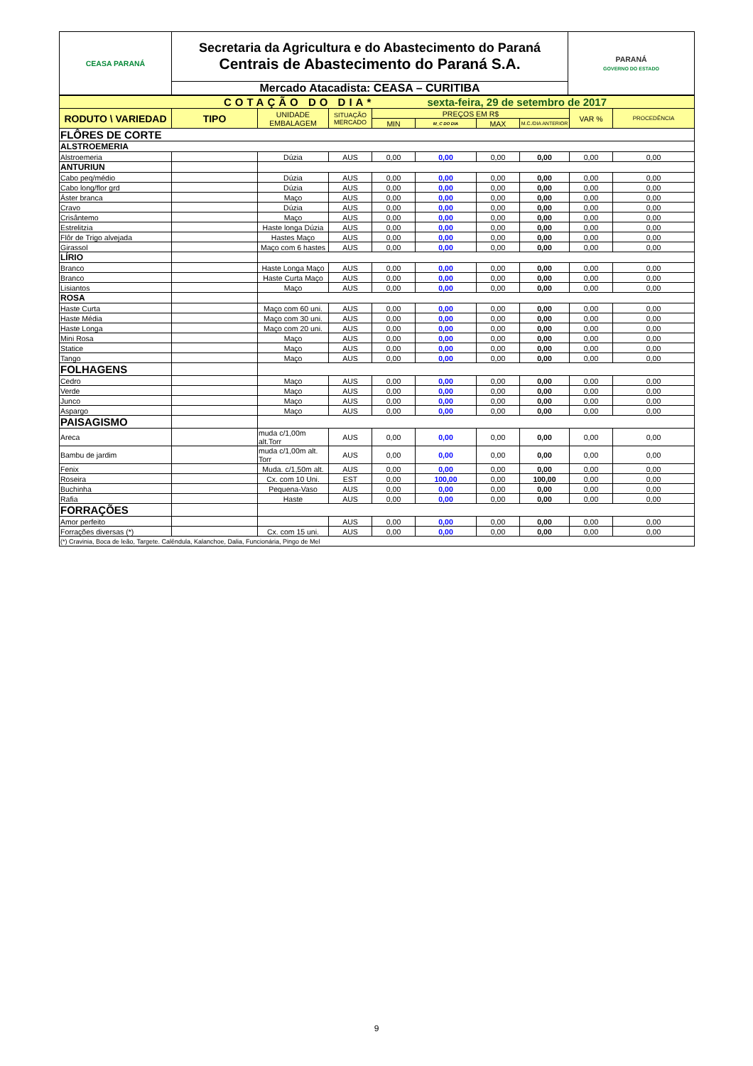| CEASA PARANÁ | Secretaria da Agricultura e do Abastecimento do Paraná Centrais de Abastecimento do Paraná S.A. | PARANÁ GOVERNO DO ESTADO |
| | Mercado Atacadista: CEASA – CURITIBA | |
| COTAÇÃO DO DIA* sexta-feira, 29 de setembro de 2017 | | | | | | | | | |
| RODUTO \ VARIEDAD | TIPO | UNIDADE EMBALAGEM | SITUAÇÃO MERCADO | PREÇOS EM R$ | | | | VAR % | PROCEDÊNCIA |
| | | | | MIN | M_C DO DIA | MAX | M.C./DIA ANTERIOR | | |
| FLÔRES DE CORTE | | | | | | | | | |
| ALSTROEMERIA | | | | | | | | | |
| Alstroemeria | | Dúzia | AUS | 0,00 | 0,00 | 0,00 | 0,00 | 0,00 | 0,00 |
| ANTURIUN | | | | | | | | | |
| Cabo peq/médio | | Dúzia | AUS | 0,00 | 0,00 | 0,00 | 0,00 | 0,00 | 0,00 |
| Cabo long/flor grd | | Dúzia | AUS | 0,00 | 0,00 | 0,00 | 0,00 | 0,00 | 0,00 |
| Áster branca | | Maço | AUS | 0,00 | 0,00 | 0,00 | 0,00 | 0,00 | 0,00 |
| Cravo | | Dúzia | AUS | 0,00 | 0,00 | 0,00 | 0,00 | 0,00 | 0,00 |
| Crisântemo | | Maço | AUS | 0,00 | 0,00 | 0,00 | 0,00 | 0,00 | 0,00 |
| Estrelitzia | | Haste longa Dúzia | AUS | 0,00 | 0,00 | 0,00 | 0,00 | 0,00 | 0,00 |
| Flôr de Trigo alvejada | | Hastes Maço | AUS | 0,00 | 0,00 | 0,00 | 0,00 | 0,00 | 0,00 |
| Girassol | | Maço com 6 hastes | AUS | 0,00 | 0,00 | 0,00 | 0,00 | 0,00 | 0,00 |
| LÍRIO | | | | | | | | | |
| Branco | | Haste Longa Maço | AUS | 0,00 | 0,00 | 0,00 | 0,00 | 0,00 | 0,00 |
| Branco | | Haste Curta Maço | AUS | 0,00 | 0,00 | 0,00 | 0,00 | 0,00 | 0,00 |
| Lisiantos | | Maço | AUS | 0,00 | 0,00 | 0,00 | 0,00 | 0,00 | 0,00 |
| ROSA | | | | | | | | | |
| Haste Curta | | Maço com 60 uni. | AUS | 0,00 | 0,00 | 0,00 | 0,00 | 0,00 | 0,00 |
| Haste Média | | Maço com 30 uni. | AUS | 0,00 | 0,00 | 0,00 | 0,00 | 0,00 | 0,00 |
| Haste Longa | | Maço com 20 uni. | AUS | 0,00 | 0,00 | 0,00 | 0,00 | 0,00 | 0,00 |
| Mini Rosa | | Maço | AUS | 0,00 | 0,00 | 0,00 | 0,00 | 0,00 | 0,00 |
| Statice | | Maço | AUS | 0,00 | 0,00 | 0,00 | 0,00 | 0,00 | 0,00 |
| Tango | | Maço | AUS | 0,00 | 0,00 | 0,00 | 0,00 | 0,00 | 0,00 |
| FOLHAGENS | | | | | | | | | |
| Cedro | | Maço | AUS | 0,00 | 0,00 | 0,00 | 0,00 | 0,00 | 0,00 |
| Verde | | Maço | AUS | 0,00 | 0,00 | 0,00 | 0,00 | 0,00 | 0,00 |
| Junco | | Maço | AUS | 0,00 | 0,00 | 0,00 | 0,00 | 0,00 | 0,00 |
| Aspargo | | Maço | AUS | 0,00 | 0,00 | 0,00 | 0,00 | 0,00 | 0,00 |
| PAISAGISMO | | | | | | | | | |
| Areca | | muda c/1,00m alt.Torr | AUS | 0,00 | 0,00 | 0,00 | 0,00 | 0,00 | 0,00 |
| Bambu de jardim | | muda c/1,00m alt. Torr | AUS | 0,00 | 0,00 | 0,00 | 0,00 | 0,00 | 0,00 |
| Fenix | | Muda. c/1,50m alt. | AUS | 0,00 | 0,00 | 0,00 | 0,00 | 0,00 | 0,00 |
| Roseira | | Cx. com 10 Uni. | EST | 0,00 | 100,00 | 0,00 | 100,00 | 0,00 | 0,00 |
| Buchinha | | Pequena-Vaso | AUS | 0,00 | 0,00 | 0,00 | 0,00 | 0,00 | 0,00 |
| Rafia | | Haste | AUS | 0,00 | 0,00 | 0,00 | 0,00 | 0,00 | 0,00 |
| FORRAÇÕES | | | | | | | | | |
| Amor perfeito | | | AUS | 0,00 | 0,00 | 0,00 | 0,00 | 0,00 | 0,00 |
| Forrações diversas (*) | | Cx. com 15 uni. | AUS | 0,00 | 0,00 | 0,00 | 0,00 | 0,00 | 0,00 |
| (*) Cravinia, Boca de leão, Targete. Calêndula, Kalanchoe, Dalia, Funcionária, Pingo de Mel | | | | | | | | | |
9